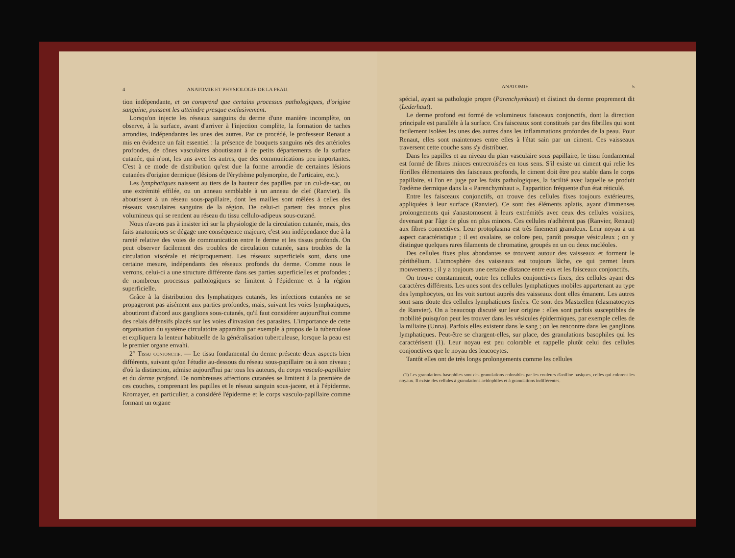4 ANATOMIE ET PHYSIOLOGIE DE LA PEAU.
tion indépendante, et on comprend que certains processus pathologiques, d'origine sanguine, puissent les atteindre presque exclusivement.
Lorsqu'on injecte les réseaux sanguins du derme d'une manière incomplète, on observe, à la surface, avant d'arriver à l'injection complète, la formation de taches arrondies, indépendantes les unes des autres. Par ce procédé, le professeur Renaut a mis en évidence un fait essentiel : la présence de bouquets sanguins nés des artérioles profondes, de cônes vasculaires aboutissant à de petits départements de la surface cutanée, qui n'ont, les uns avec les autres, que des communications peu importantes. C'est à ce mode de distribution qu'est due la forme arrondie de certaines lésions cutanées d'origine dermique (lésions de l'érythème polymorphe, de l'urticaire, etc.).
Les lymphatiques naissent au tiers de la hauteur des papilles par un cul-de-sac, ou une extrémité effilée, ou un anneau semblable à un anneau de clef (Ranvier). Ils aboutissent à un réseau sous-papillaire, dont les mailles sont mêlées à celles des réseaux vasculaires sanguins de la région. De celui-ci partent des troncs plus volumineux qui se rendent au réseau du tissu cellulo-adipeux sous-cutané.
Nous n'avons pas à insister ici sur la physiologie de la circulation cutanée, mais, des faits anatomiques se dégage une conséquence majeure, c'est son indépendance due à la rareté relative des voies de communication entre le derme et les tissus profonds. On peut observer facilement des troubles de circulation cutanée, sans troubles de la circulation viscérale et réciproquement. Les réseaux superficiels sont, dans une certaine mesure, indépendants des réseaux profonds du derme. Comme nous le verrons, celui-ci a une structure différente dans ses parties superficielles et profondes ; de nombreux processus pathologiques se limitent à l'épiderme et à la région superficielle.
Grâce à la distribution des lymphatiques cutanés, les infections cutanées ne se propageront pas aisément aux parties profondes, mais, suivant les voies lymphatiques, aboutiront d'abord aux ganglions sous-cutanés, qu'il faut considérer aujourd'hui comme des relais défensifs placés sur les voies d'invasion des parasites. L'importance de cette organisation du système circulatoire apparaîtra par exemple à propos de la tuberculose et expliquera la lenteur habituelle de la généralisation tuberculeuse, lorsque la peau est le premier organe envahi.
2° Tissu conjonctif. — Le tissu fondamental du derme présente deux aspects bien différents, suivant qu'on l'étudie au-dessous du réseau sous-papillaire ou à son niveau ; d'où la distinction, admise aujourd'hui par tous les auteurs, du corps vasculo-papillaire et du derme profond. De nombreuses affections cutanées se limitent à la première de ces couches, comprenant les papilles et le réseau sanguin sous-jacent, et à l'épiderme. Kromayer, en particulier, a considéré l'épiderme et le corps vasculo-papillaire comme formant un organe
ANATOMIE. 5
spécial, ayant sa pathologie propre (Parenchymhaut) et distinct du derme proprement dit (Lederhaut).
Le derme profond est formé de volumineux faisceaux conjonctifs, dont la direction principale est parallèle à la surface. Ces faisceaux sont constitués par des fibrilles qui sont facilement isolées les unes des autres dans les inflammations profondes de la peau. Pour Renaut, elles sont maintenues entre elles à l'état sain par un ciment. Ces vaisseaux traversent cette couche sans s'y distribuer.
Dans les papilles et au niveau du plan vasculaire sous papillaire, le tissu fondamental est formé de fibres minces entrecroisées en tous sens. S'il existe un ciment qui relie les fibrilles élémentaires des faisceaux profonds, le ciment doit être peu stable dans le corps papillaire, si l'on en juge par les faits pathologiques, la facilité avec laquelle se produit l'œdème dermique dans la « Parenchymhaut », l'apparition fréquente d'un état réticulé.
Entre les faisceaux conjonctifs, on trouve des cellules fixes toujours extérieures, appliquées à leur surface (Ranvier). Ce sont des éléments aplatis, ayant d'immenses prolongements qui s'anastomosent à leurs extrémités avec ceux des cellules voisines, devenant par l'âge de plus en plus minces. Ces cellules n'adhèrent pas (Ranvier, Renaut) aux fibres connectives. Leur protoplasma est très finement granuleux. Leur noyau a un aspect caractéristique ; il est ovalaire, se colore peu, paraît presque vésiculeux ; on y distingue quelques rares filaments de chromatine, groupés en un ou deux nucléoles.
Des cellules fixes plus abondantes se trouvent autour des vaisseaux et forment le périthélium. L'atmosphère des vaisseaux est toujours lâche, ce qui permet leurs mouvements ; il y a toujours une certaine distance entre eux et les faisceaux conjonctifs.
On trouve constamment, outre les cellules conjonctives fixes, des cellules ayant des caractères différents. Les unes sont des cellules lymphatiques mobiles appartenant au type des lymphocytes, on les voit surtout auprès des vaisseaux dont elles émanent. Les autres sont sans doute des cellules lymphatiques fixées. Ce sont des Mastzellen (clasmatocytes de Ranvier). On a beaucoup discuté sur leur origine : elles sont parfois susceptibles de mobilité puisqu'on peut les trouver dans les vésicules épidermiques, par exemple celles de la miliaire (Unna). Parfois elles existent dans le sang ; on les rencontre dans les ganglions lymphatiques. Peut-être se chargent-elles, sur place, des granulations basophiles qui les caractérisent (1). Leur noyau est peu colorable et rappelle plutôt celui des cellules conjonctives que le noyau des leucocytes.
Tantôt elles ont de très longs prolongements comme les cellules
(1) Les granulations basophiles sont des granulations colorables par les couleurs d'aniline basiques, celles qui colorent les noyaux. Il existe des cellules à granulations acidophiles et à granulations indifférentes.